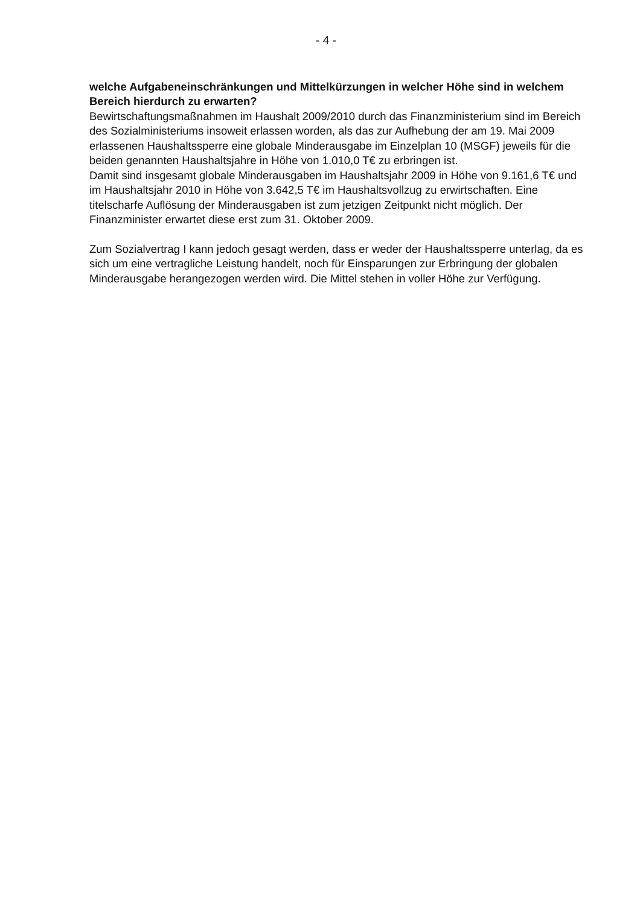- 4 -
welche Aufgabeneinschränkungen und Mittelkürzungen in welcher Höhe sind in welchem Bereich hierdurch zu erwarten?
Bewirtschaftungsmaßnahmen im Haushalt 2009/2010 durch das Finanzministerium sind im Bereich des Sozialministeriums insoweit erlassen worden, als das zur Aufhebung der am 19. Mai 2009 erlassenen Haushaltssperre eine globale Minderausgabe im Einzelplan 10 (MSGF) jeweils für die beiden genannten Haushaltsjahre in Höhe von 1.010,0 T€ zu erbringen ist.
Damit sind insgesamt globale Minderausgaben im Haushaltsjahr 2009 in Höhe von 9.161,6 T€ und im Haushaltsjahr 2010 in Höhe von 3.642,5 T€ im Haushaltsvollzug zu erwirtschaften. Eine titelscharfe Auflösung der Minderausgaben ist zum jetzigen Zeitpunkt nicht möglich. Der Finanzminister erwartet diese erst zum 31. Oktober 2009.
Zum Sozialvertrag I kann jedoch gesagt werden, dass er weder der Haushaltssperre unterlag, da es sich um eine vertragliche Leistung handelt, noch für Einsparungen zur Erbringung der globalen Minderausgabe herangezogen werden wird. Die Mittel stehen in voller Höhe zur Verfügung.